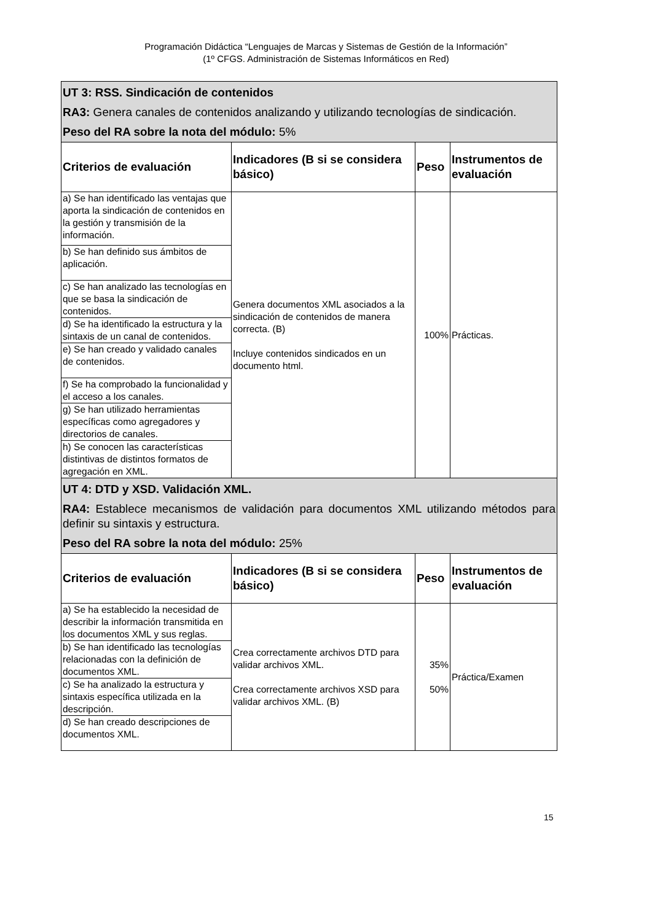Programación Didáctica “Lenguajes de Marcas y Sistemas de Gestión de la Información”
(1º CFGS. Administración de Sistemas Informáticos en Red)
| UT 3: RSS. Sindicación de contenidos RA3: Genera canales de contenidos analizando y utilizando tecnologías de sindicación. Peso del RA sobre la nota del módulo: 5% | | | |
| Criterios de evaluación | Indicadores (B si se considera básico) | Peso | Instrumentos de evaluación |
| a) Se han identificado las ventajas que aporta la sindicación de contenidos en la gestión y transmisión de la información. | Genera documentos XML asociados a la sindicación de contenidos de manera correcta. (B) Incluye contenidos sindicados en un documento html. | 100% | Prácticas. |
| b) Se han definido sus ámbitos de aplicación. | | | |
| c) Se han analizado las tecnologías en que se basa la sindicación de contenidos. | | | |
| d) Se ha identificado la estructura y la sintaxis de un canal de contenidos. | | | |
| e) Se han creado y validado canales de contenidos. | | | |
| f) Se ha comprobado la funcionalidad y el acceso a los canales. | | | |
| g) Se han utilizado herramientas específicas como agregadores y directorios de canales. | | | |
| h) Se conocen las características distintivas de distintos formatos de agregación en XML. | | | |
| UT 4: DTD y XSD. Validación XML. RA4: Establece mecanismos de validación para documentos XML utilizando métodos para definir su sintaxis y estructura. Peso del RA sobre la nota del módulo: 25% | | | |
| Criterios de evaluación | Indicadores (B si se considera básico) | Peso | Instrumentos de evaluación |
| a) Se ha establecido la necesidad de describir la información transmitida en los documentos XML y sus reglas. | Crea correctamente archivos DTD para validar archivos XML. Crea correctamente archivos XSD para validar archivos XML. (B) | 35% 50% | Práctica/Examen |
| b) Se han identificado las tecnologías relacionadas con la definición de documentos XML. | | | |
| c) Se ha analizado la estructura y sintaxis específica utilizada en la descripción. | | | |
| d) Se han creado descripciones de documentos XML. | | | |
15